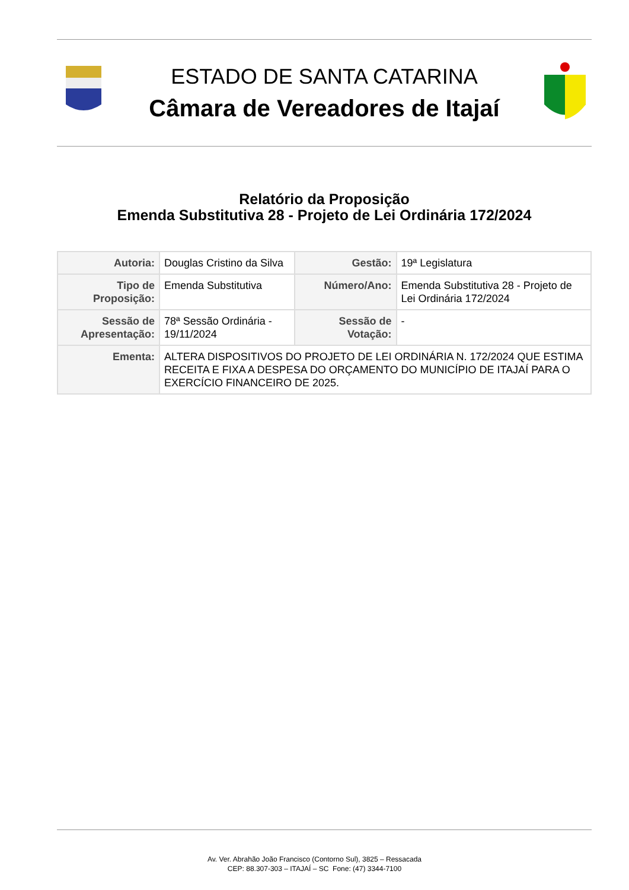ESTADO DE SANTA CATARINA
Câmara de Vereadores de Itajaí
Relatório da Proposição
Emenda Substitutiva 28 - Projeto de Lei Ordinária 172/2024
| Autoria: | Douglas Cristino da Silva | Gestão: | 19ª Legislatura |
| Tipo de Proposição: | Emenda Substitutiva | Número/Ano: | Emenda Substitutiva 28 - Projeto de Lei Ordinária 172/2024 |
| Sessão de Apresentação: | 78ª Sessão Ordinária - 19/11/2024 | Sessão de Votação: | - |
| Ementa: | ALTERA DISPOSITIVOS DO PROJETO DE LEI ORDINÁRIA N. 172/2024 QUE ESTIMA RECEITA E FIXA A DESPESA DO ORÇAMENTO DO MUNICÍPIO DE ITAJAÍ PARA O EXERCÍCIO FINANCEIRO DE 2025. | | |
Av. Ver. Abrahão João Francisco (Contorno Sul), 3825 – Ressacada
CEP: 88.307-303 – ITAJAÍ – SC Fone: (47) 3344-7100